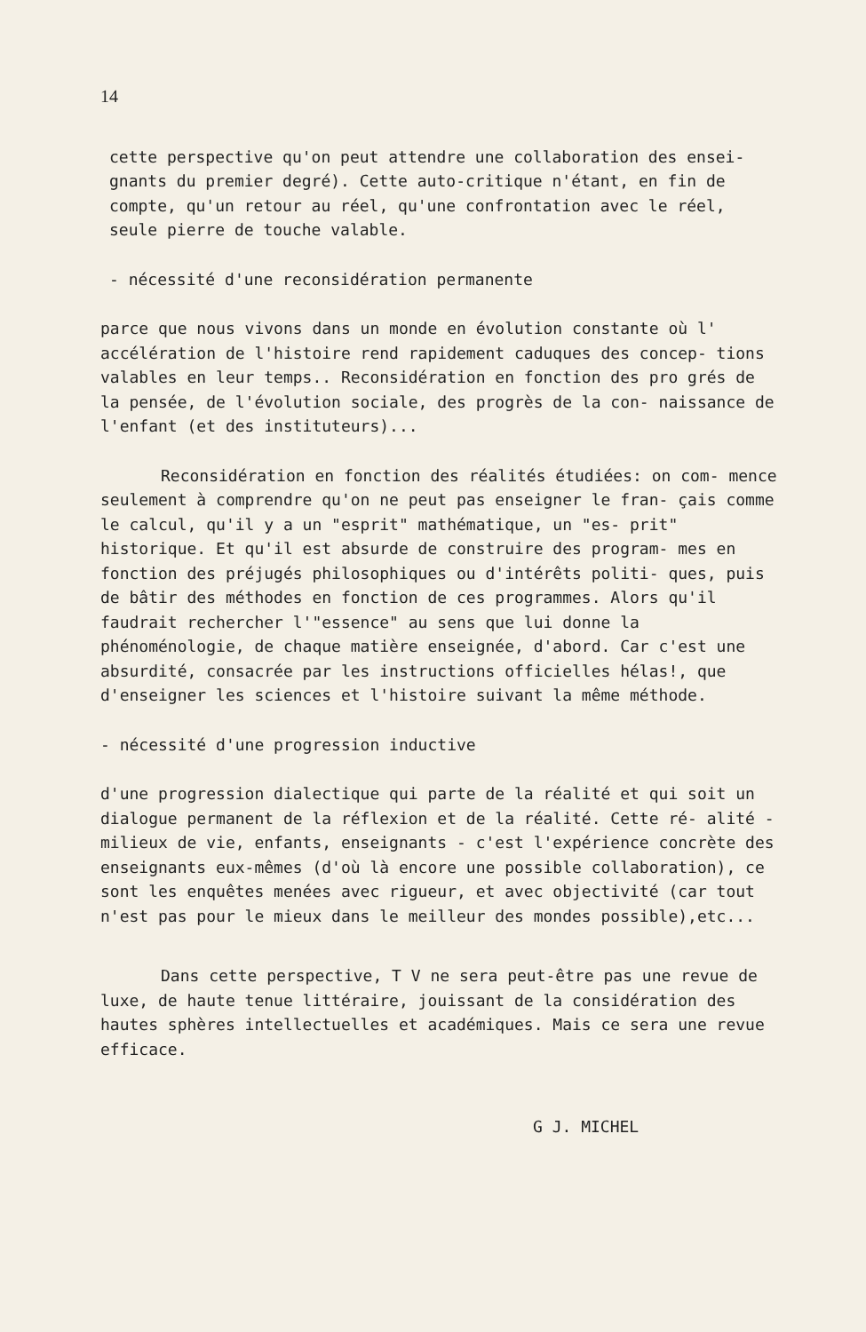14
cette perspective qu'on peut attendre une collaboration des ensei- gnants du premier degré). Cette auto-critique n'étant, en fin de compte, qu'un retour au réel, qu'une confrontation avec le réel, seule pierre de touche valable.
- nécessité d'une reconsidération permanente
parce que nous vivons dans un monde en évolution constante où l' accélération de l'histoire rend rapidement caduques des concep- tions valables en leur temps.. Reconsidération en fonction des pro grés de la pensée, de l'évolution sociale, des progrès de la con- naissance de l'enfant (et des instituteurs)...
Reconsidération en fonction des réalités étudiées: on com- mence seulement à comprendre qu'on ne peut pas enseigner le fran- çais comme le calcul, qu'il y a un "esprit" mathématique, un "es- prit" historique. Et qu'il est absurde de construire des program- mes en fonction des préjugés philosophiques ou d'intérêts politi- ques, puis de bâtir des méthodes en fonction de ces programmes. Alors qu'il faudrait rechercher l'"essence" au sens que lui donne la phénoménologie, de chaque matière enseignée, d'abord. Car c'est une absurdité, consacrée par les instructions officielles hélas!, que d'enseigner les sciences et l'histoire suivant la même méthode.
- nécessité d'une progression inductive
d'une progression dialectique qui parte de la réalité et qui soit un dialogue permanent de la réflexion et de la réalité. Cette ré- alité - milieux de vie, enfants, enseignants - c'est l'expérience concrète des enseignants eux-mêmes (d'où là encore une possible collaboration), ce sont les enquêtes menées avec rigueur, et avec objectivité (car tout n'est pas pour le mieux dans le meilleur des mondes possible),etc...
Dans cette perspective, T V ne sera peut-être pas une revue de luxe, de haute tenue littéraire, jouissant de la considération des hautes sphères intellectuelles et académiques. Mais ce sera une revue efficace.
G J. MICHEL